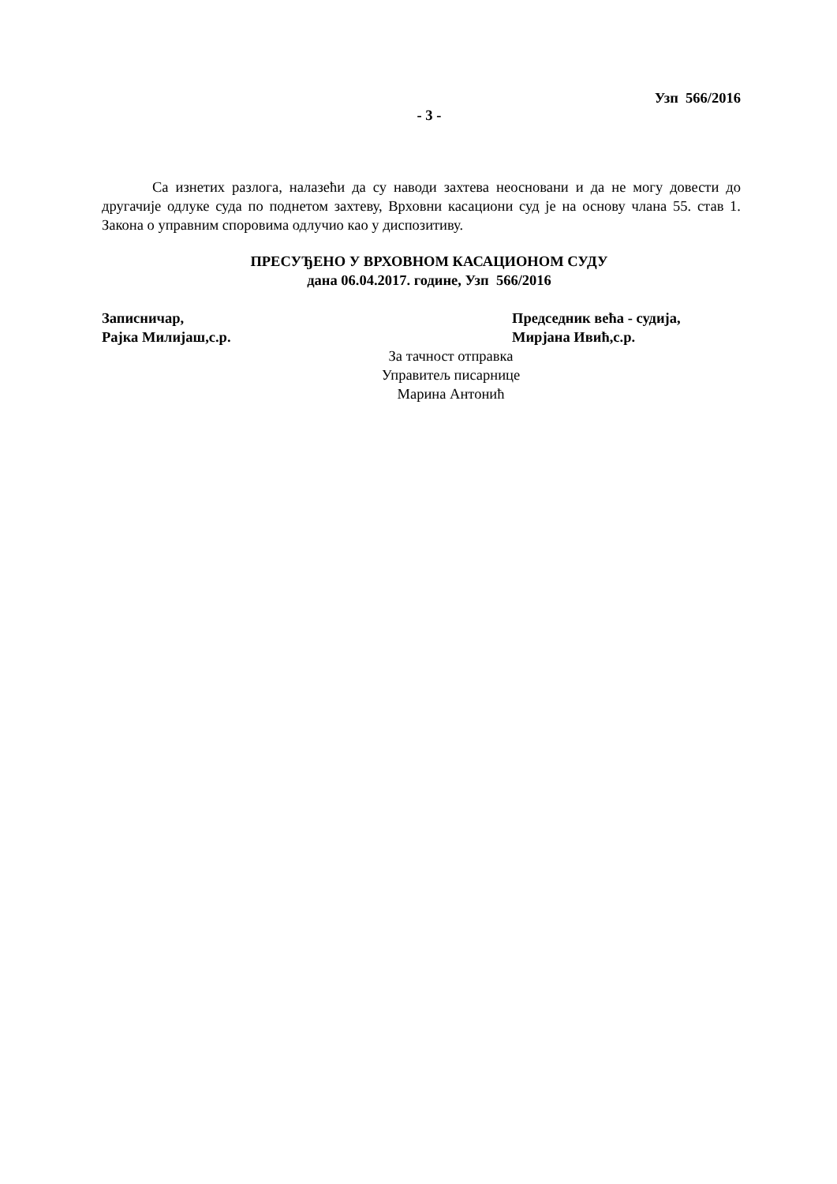Узп 566/2016
- 3 -
Са изнетих разлога, налазећи да су наводи захтева неосновани и да не могу довести до другачије одлуке суда по поднетом захтеву, Врховни касациони суд је на основу члана 55. став 1. Закона о управним споровима одлучио као у диспозитиву.
ПРЕСУЂЕНО У ВРХОВНОМ КАСАЦИОНОМ СУДУ
дана 06.04.2017. године, Узп 566/2016
Записничар,
Рајка Милијаш,с.р.
Председник већа - судија,
Мирјана Ивић,с.р.
За тачност отправка
Управитељ писарнице
Марина Антонић